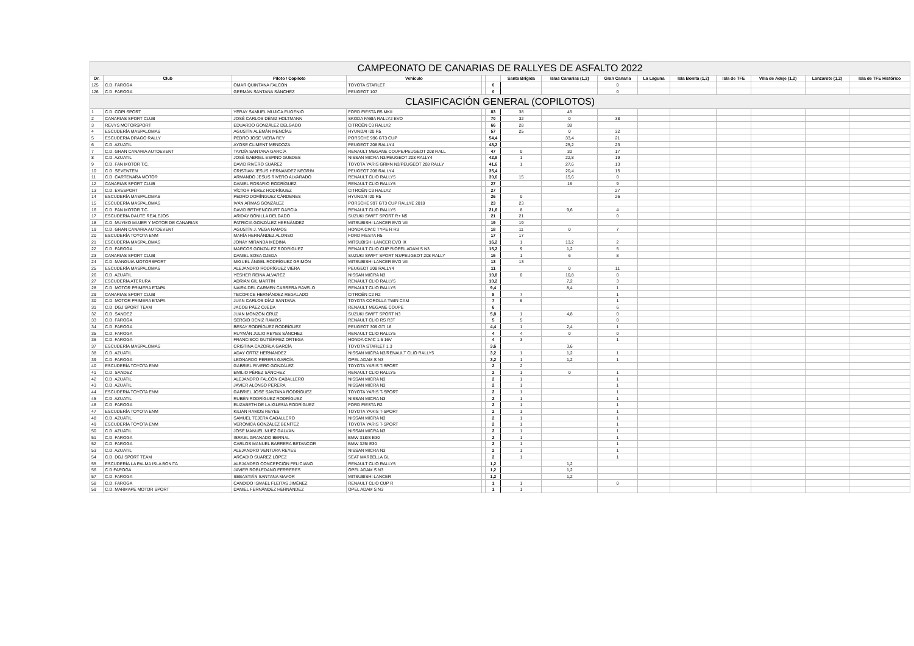| CAMPEONATO DE CANARIAS DE RALLYES DE ASFALTO 2022 | | | | | | | | | | | | | | |
| Or. | Club | Piloto / Copiloto | Vehículo | | | Santa Brígida | Islas Canarias (1,2) | Gran Canaria | La Laguna | Isla Bonita (1,2) | Isla de TFE | Villa de Adeje (1,2) | Lanzarote (1,2) | Isla de TFE Histórico |
| 125 | C.D. FAROGA | OMAR QUINTANA FALCÓN | TOYOTA STARLET | | 0 | | | 0 | | | | | | |
| 126 | C.D. FAROGA | GERMÁN SANTANA SÁNCHEZ | PEUGEOT 107 | | 0 | | | 0 | | | | | | |
| CLASIFICACIÓN GENERAL (COPILOTOS) | | | | | | | | | | | | | | |
| 1 | C.D. COPI SPORT | YERAY SAMUEL MUJICA EUGENIO | FORD FIESTA R5 MKII | | 83 | 38 | 45 | | | | | | | |
| 2 | CANARIAS SPORT CLUB | JOSÉ CARLOS DÉNIZ HOLTMANN | SKODA FABIA RALLY2 EVO | | 70 | 32 | 0 | 38 | | | | | | |
| 3 | REVYS MOTORSPORT | EDUARDO GONZÁLEZ DELGADO | CITROËN C3 RALLY2 | | 66 | 28 | 38 | | | | | | | |
| 4 | ESCUDERÍA MASPALOMAS | AGUSTÍN ALEMÁN MENCÍAS | HYUNDAI I20 R5 | | 57 | 25 | 0 | 32 | | | | | | |
| 5 | ESCUDERIA DRAGO RALLY | PEDRO JOSÉ VIERA REY | PORSCHE 996 GT3 CUP | | 54,4 | | 33,4 | 21 | | | | | | |
| 6 | C.D. AZUATIL | AYOSE CLIMENT MENDOZA | PEUGEOT 208 RALLY4 | | 48,2 | | 25,2 | 23 | | | | | | |
| 7 | C.D. GRAN CANARIA AUTOEVENT | TAYDÍA SANTANA GARCÍA | RENAULT MEGANE COUPE/PEUGEOT 208 RALL | | 47 | 0 | 30 | 17 | | | | | | |
| 8 | C.D. AZUATIL | JOSÉ GABRIEL ESPINO GUEDES | NISSAN MICRA N3/PEUGEOT 208 RALLY4 | | 42,8 | 1 | 22,8 | 19 | | | | | | |
| 9 | C.D. FAN MOTOR T.C. | DAVID RIVERO SUÁREZ | TOYOTA YARIS GRMN N3/PEUGEOT 208 RALLY | | 41,6 | 1 | 27,6 | 13 | | | | | | |
| 10 | C.D. SEVENTEN | CRISTIAN JESÚS HERNÁNDEZ NEGRÍN | PEUGEOT 208 RALLY4 | | 35,4 | | 20,4 | 15 | | | | | | |
| 11 | C.D. CARTENARA MOTOR | ARMANDO JESÚS RIVERO ALVARADO | RENAULT CLIO RALLY5 | | 30,6 | 15 | 15,6 | 0 | | | | | | |
| 12 | CANARIAS SPORT CLUB | DANIEL ROSARIO RODRÍGUEZ | RENAULT CLIO RALLY5 | | 27 | | 18 | 9 | | | | | | |
| 13 | C.D. EVESPORT | VÍCTOR PÉREZ RODRÍGUEZ | CITROËN C3 RALLY2 | | 27 | | | 27 | | | | | | |
| 14 | ESCUDERÍA MASPALOMAS | PEDRO DOMÍNGUEZ CÁRDENES | HYUNDAI I20 R5 | | 26 | 0 | | 26 | | | | | | |
| 15 | ESCUDERÍA MASPALOMAS | IVÁN ARMAS GONZÁLEZ | PORSCHE 997 GT3 CUP RALLYE 2010 | | 23 | 23 | | | | | | | | |
| 16 | C.D. FAN MOTOR T.C. | DAVID BETHENCOURT GARCÍA | RENAULT CLIO RALLY5 | | 21,6 | 8 | 9,6 | 4 | | | | | | |
| 17 | ESCUDERÍA DAUTE REALEJOS | ARIDAY BONILLA DELGADO | SUZUKI SWIFT SPORT R+ N5 | | 21 | 21 | | 0 | | | | | | |
| 18 | C.D. MUYMO MUJER Y MOTOR DE CANARIAS | PATRICIA GONZÁLEZ HERNÁNDEZ | MITSUBISHI LANCER EVO VII | | 19 | 19 | | | | | | | | |
| 19 | C.D. GRAN CANARIA AUTOEVENT | AGUSTÍN J. VEGA RAMOS | HONDA CIVIC TYPE R R3 | | 18 | 11 | 0 | 7 | | | | | | |
| 20 | ESCUDERÍA TOYOTA ENM | MARÍA HERNÁNDEZ ALONSO | FORD FIESTA R5 | | 17 | 17 | | | | | | | | |
| 21 | ESCUDERÍA MASPALOMAS | JONAY MIRANDA MEDINA | MITSUBISHI LANCER EVO IX | | 16,2 | 1 | 13,2 | 2 | | | | | | |
| 22 | C.D. FAROGA | MARCOS GONZÁLEZ RODRÍGUEZ | RENAULT CLIO CUP R/OPEL ADAM S N3 | | 15,2 | 9 | 1,2 | 5 | | | | | | |
| 23 | CANARIAS SPORT CLUB | DANIEL SOSA OJEDA | SUZUKI SWIFT SPORT N3/PEUGEOT 208 RALLY | | 15 | 1 | 6 | 8 | | | | | | |
| 24 | C.D. MANGUIA MOTORSPORT | MIGUEL ÁNGEL RODRÍGUEZ GRIMÓN | MITSUBISHI LANCER EVO VII | | 13 | 13 | | | | | | | | |
| 25 | ESCUDERÍA MASPALOMAS | ALEJANDRO RODRÍGUEZ VIERA | PEUGEOT 208 RALLY4 | | 11 | | 0 | 11 | | | | | | |
| 26 | C.D. AZUATIL | YESHER REINA ÁLVAREZ | NISSAN MICRA N3 | | 10,8 | 0 | 10,8 | 0 | | | | | | |
| 27 | ESCUDERÍA ATERURA | ADRIÁN GIL MARTÍN | RENAULT CLIO RALLY5 | | 10,2 | | 7,2 | 3 | | | | | | |
| 28 | C.D. MOTOR PRIMERA ETAPA | NAIRA DEL CARMEN CABRERA RAVELO | RENAULT CLIO RALLY5 | | 9,4 | | 8,4 | 1 | | | | | | |
| 29 | CANARIAS SPORT CLUB | TECORICE HERNÁNDEZ REGALADO | CITROËN C2 R2 | | 8 | 7 | | 1 | | | | | | |
| 30 | C.D. MOTOR PRIMERA ETAPA | JUAN CARLOS DÍAZ SANTANA | TOYOTA COROLLA TWIN CAM | | 7 | 6 | | 1 | | | | | | |
| 31 | C.D. DGJ SPORT TEAM | JACOB PÁEZ OJEDA | RENAULT MEGANE COUPE | | 6 | | | 6 | | | | | | |
| 32 | C.D. SANDEZ | JUAN MONZÓN CRUZ | SUZUKI SWIFT SPORT N3 | | 5,8 | 1 | 4,8 | 0 | | | | | | |
| 33 | C.D. FAROGA | SERGIO DÉNIZ RAMOS | RENAULT CLIO RS R3T | | 5 | 5 | | 0 | | | | | | |
| 34 | C.D. FAROGA | BESAY RODRÍGUEZ RODRÍGUEZ | PEUGEOT 309 GTI 16 | | 4,4 | 1 | 2,4 | 1 | | | | | | |
| 35 | C.D. FAROGA | RUYMÁN JULIO REYES SÁNCHEZ | RENAULT CLIO RALLY5 | | 4 | 4 | 0 | 0 | | | | | | |
| 36 | C.D. FAROGA | FRANCISCO GUTIÉRREZ ORTEGA | HONDA CIVIC 1.6 16V | | 4 | 3 | | 1 | | | | | | |
| 37 | ESCUDERÍA MASPALOMAS | CRISTINA CAZORLA GARCÍA | TOYOTA STARLET 1.3 | | 3,6 | | 3,6 | | | | | | | |
| 38 | C.D. AZUATIL | ADAY ORTIZ HERNÁNDEZ | NISSAN MICRA N3/RENAULT CLIO RALLY5 | | 3,2 | 1 | 1,2 | 1 | | | | | | |
| 39 | C.D. FAROGA | LEONARDO PERERA GARCÍA | OPEL ADAM S N3 | | 3,2 | 1 | 1,2 | 1 | | | | | | |
| 40 | ESCUDERÍA TOYOTA ENM | GABRIEL RIVERO GONZÁLEZ | TOYOTA YARIS T-SPORT | | 2 | 2 | | | | | | | | |
| 41 | C.D. SANDEZ | EMILIO PÉREZ SÁNCHEZ | RENAULT CLIO RALLY5 | | 2 | 1 | 0 | 1 | | | | | | |
| 42 | C.D. AZUATIL | ALEJANDRO FALCÓN CABALLERO | NISSAN MICRA N3 | | 2 | 1 | | 1 | | | | | | |
| 43 | C.D. AZUATIL | JAVIER ALONSO PERERA | NISSAN MICRA N3 | | 2 | 1 | | 1 | | | | | | |
| 44 | ESCUDERÍA TOYOTA ENM | GABRIEL JOSÉ SANTANA RODRÍGUEZ | TOYOTA YARIS T-SPORT | | 2 | 1 | | 1 | | | | | | |
| 45 | C.D. AZUATIL | RUBÉN RODRÍGUEZ RODRÍGUEZ | NISSAN MICRA N3 | | 2 | 1 | | 1 | | | | | | |
| 46 | C.D. FAROGA | ELIZABETH DE LA IGLESIA RODRÍGUEZ | FORD FIESTA R2 | | 2 | 1 | | 1 | | | | | | |
| 47 | ESCUDERÍA TOYOTA ENM | KILIAN RAMOS REYES | TOYOTA YARIS T-SPORT | | 2 | 1 | | 1 | | | | | | |
| 48 | C.D. AZUATIL | SAMUEL TEJERA CABALLERO | NISSAN MICRA N3 | | 2 | 1 | | 1 | | | | | | |
| 49 | ESCUDERÍA TOYOTA ENM | VERÓNICA GONZÁLEZ BENÍTEZ | TOYOTA YARIS T-SPORT | | 2 | 1 | | 1 | | | | | | |
| 50 | C.D. AZUATIL | JOSÉ MANUEL NUEZ GALVÁN | NISSAN MICRA N3 | | 2 | 1 | | 1 | | | | | | |
| 51 | C.D. FAROGA | ISRAEL GRANADO BERNAL | BMW 318IS E30 | | 2 | 1 | | 1 | | | | | | |
| 52 | C.D. FAROGA | CARLOS MANUEL BARRERA BETANCOR | BMW 325I E30 | | 2 | 1 | | 1 | | | | | | |
| 53 | C.D. AZUATIL | ALEJANDRO VENTURA REYES | NISSAN MICRA N3 | | 2 | 1 | | 1 | | | | | | |
| 54 | C.D. DGJ SPORT TEAM | ARCADIO SUÁREZ LÓPEZ | SEAT MARBELLA GL | | 2 | 1 | | 1 | | | | | | |
| 55 | ESCUDERÍA LA PALMA ISLA BONITA | ALEJANDRO CONCEPCIÓN FELICIANO | RENAULT CLIO RALLY5 | | 1,2 | | 1,2 | | | | | | | |
| 56 | C.D FAROGA | JAVIER ROBLEDANO FERRERES | OPEL ADAM S N3 | | 1,2 | | 1,2 | | | | | | | |
| 57 | C.D. FAROGA | SEBASTIÁN SANTANA MAYOR | MITSUBISHI LANCER | | 1,2 | | 1,2 | | | | | | | |
| 58 | C.D. FAROGA | CANDIDO ISMAEL FLEITAS JIMÉNEZ | RENAULT CLIO CUP R | | 1 | 1 | | 0 | | | | | | |
| 59 | C.D. MARMAPE MOTOR SPORT | DANIEL FERNÁNDEZ HERNÁNDEZ | OPEL ADAM S N3 | | 1 | 1 | | | | | | | | |